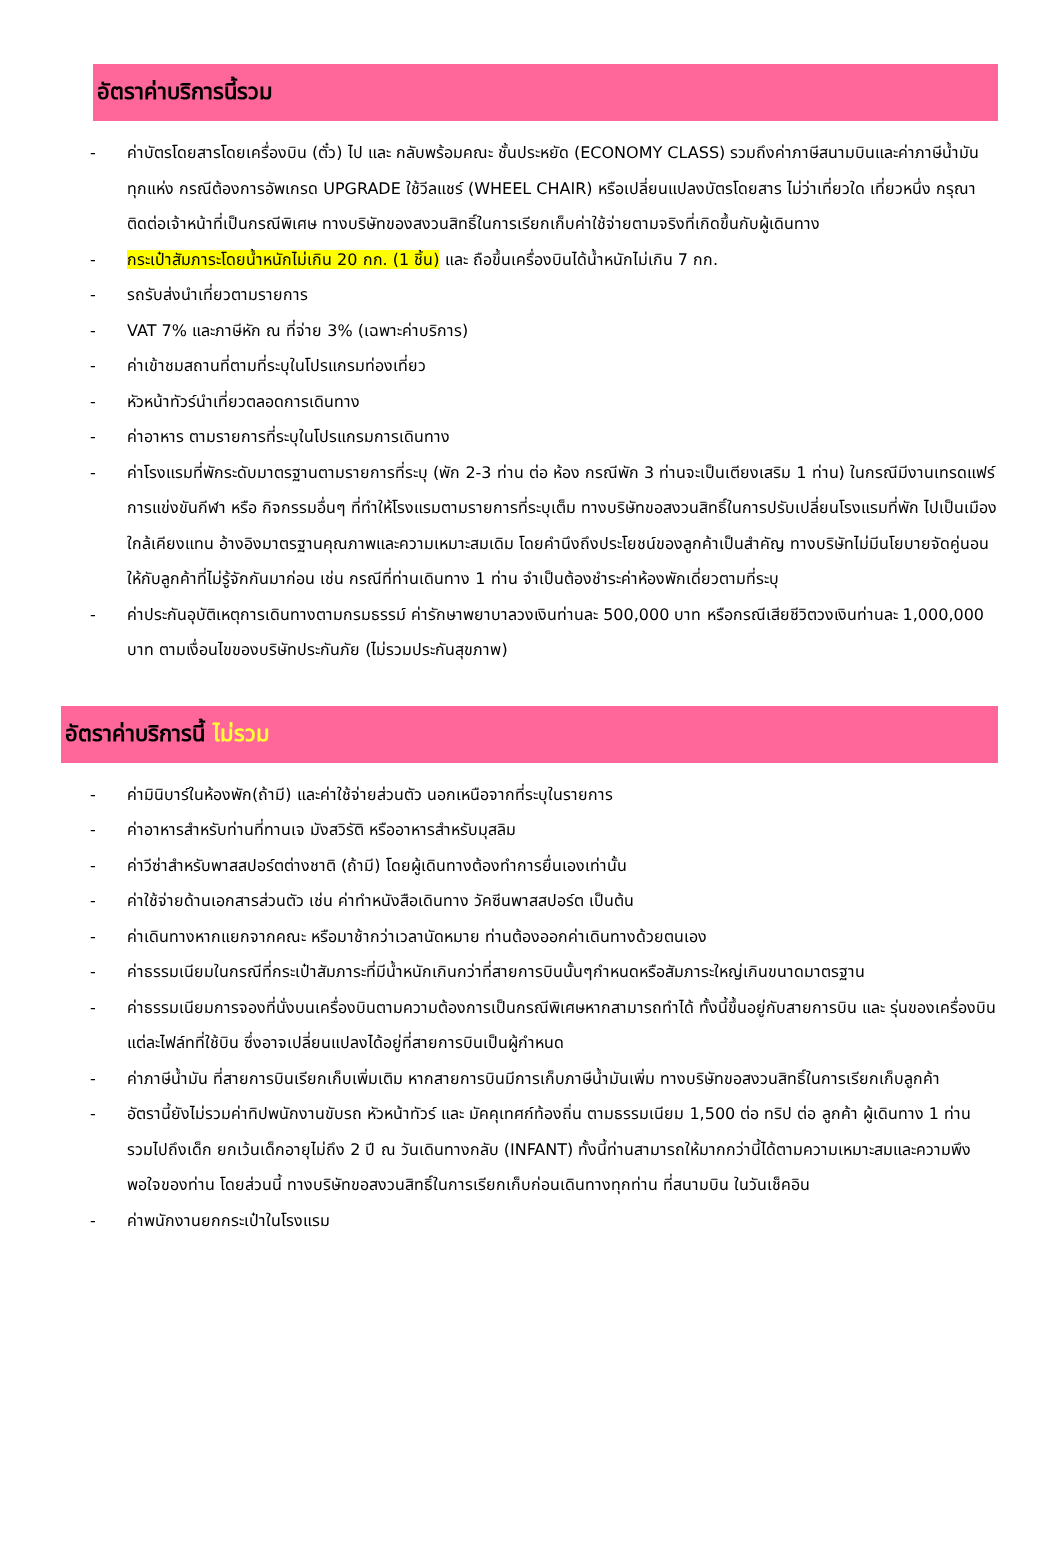อัตราค่าบริการนี้รวม
- ค่าบัตรโดยสารโดยเครื่องบิน (ตั๋ว) ไป และ กลับพร้อมคณะ ชั้นประหยัด (ECONOMY CLASS) รวมถึงค่าภาษีสนามบินและค่าภาษีน้ำมันทุกแห่ง กรณีต้องการอัพเกรด UPGRADE ใช้วีลแชร์ (WHEEL CHAIR) หรือเปลี่ยนแปลงบัตรโดยสาร ไม่ว่าเที่ยวใด เที่ยวหนึ่ง กรุณาติดต่อเจ้าหน้าที่เป็นกรณีพิเศษ ทางบริษัทของสงวนสิทธิ์ในการเรียกเก็บค่าใช้จ่ายตามจริงที่เกิดขึ้นกับผู้เดินทาง
- กระเป๋าสัมภาระโดยน้ำหนักไม่เกิน 20 กก. (1 ชิ้น) และ ถือขึ้นเครื่องบินได้น้ำหนักไม่เกิน 7 กก.
- รถรับส่งนำเที่ยวตามรายการ
- VAT 7% และภาษีหัก ณ ที่จ่าย 3% (เฉพาะค่าบริการ)
- ค่าเข้าชมสถานที่ตามที่ระบุในโปรแกรมท่องเที่ยว
- หัวหน้าทัวร์นำเที่ยวตลอดการเดินทาง
- ค่าอาหาร ตามรายการที่ระบุในโปรแกรมการเดินทาง
- ค่าโรงแรมที่พักระดับมาตรฐานตามรายการที่ระบุ (พัก 2-3 ท่าน ต่อ ห้อง กรณีพัก 3 ท่านจะเป็นเตียงเสริม 1 ท่าน) ในกรณีมีงานเทรดแฟร์ การแข่งขันกีฬา หรือ กิจกรรมอื่นๆ ที่ทำให้โรงแรมตามรายการที่ระบุเต็ม ทางบริษัทขอสงวนสิทธิ์ในการปรับเปลี่ยนโรงแรมที่พัก ไปเป็นเมืองใกล้เคียงแทน อ้างอิงมาตรฐานคุณภาพและความเหมาะสมเดิม โดยคำนึงถึงประโยชน์ของลูกค้าเป็นสำคัญ ทางบริษัทไม่มีนโยบายจัดคู่นอนให้กับลูกค้าที่ไม่รู้จักกันมาก่อน เช่น กรณีที่ท่านเดินทาง 1 ท่าน จำเป็นต้องชำระค่าห้องพักเดี่ยวตามที่ระบุ
- ค่าประกันอุบัติเหตุการเดินทางตามกรมธรรม์ ค่ารักษาพยาบาลวงเงินท่านละ 500,000 บาท หรือกรณีเสียชีวิตวงเงินท่านละ 1,000,000 บาท ตามเงื่อนไขของบริษัทประกันภัย (ไม่รวมประกันสุขภาพ)
อัตราค่าบริการนี้ ไม่รวม
- ค่ามินิบาร์ในห้องพัก(ถ้ามี) และค่าใช้จ่ายส่วนตัว นอกเหนือจากที่ระบุในรายการ
- ค่าอาหารสำหรับท่านที่ทานเจ มังสวิรัติ หรืออาหารสำหรับมุสลิม
- ค่าวีซ่าสำหรับพาสสปอร์ตต่างชาติ (ถ้ามี) โดยผู้เดินทางต้องทำการยื่นเองเท่านั้น
- ค่าใช้จ่ายด้านเอกสารส่วนตัว เช่น ค่าทำหนังสือเดินทาง วัคซีนพาสสปอร์ต เป็นต้น
- ค่าเดินทางหากแยกจากคณะ หรือมาช้ากว่าเวลานัดหมาย ท่านต้องออกค่าเดินทางด้วยตนเอง
- ค่าธรรมเนียมในกรณีที่กระเป๋าสัมภาระที่มีน้ำหนักเกินกว่าที่สายการบินนั้นๆกำหนดหรือสัมภาระใหญ่เกินขนาดมาตรฐาน
- ค่าธรรมเนียมการจองที่นั่งบนเครื่องบินตามความต้องการเป็นกรณีพิเศษหากสามารถทำได้ ทั้งนี้ขึ้นอยู่กับสายการบิน และ รุ่นของเครื่องบินแต่ละไฟล์ทที่ใช้บิน ซึ่งอาจเปลี่ยนแปลงได้อยู่ที่สายการบินเป็นผู้กำหนด
- ค่าภาษีน้ำมัน ที่สายการบินเรียกเก็บเพิ่มเติม หากสายการบินมีการเก็บภาษีน้ำมันเพิ่ม ทางบริษัทขอสงวนสิทธิ์ในการเรียกเก็บลูกค้า
- อัตรานี้ยังไม่รวมค่าทิปพนักงานขับรถ หัวหน้าทัวร์ และ มัคคุเทศก์ท้องถิ่น ตามธรรมเนียม 1,500 ต่อ ทริป ต่อ ลูกค้า ผู้เดินทาง 1 ท่าน รวมไปถึงเด็ก ยกเว้นเด็กอายุไม่ถึง 2 ปี ณ วันเดินทางกลับ (INFANT) ทั้งนี้ท่านสามารถให้มากกว่านี้ได้ตามความเหมาะสมและความพึงพอใจของท่าน โดยส่วนนี้ ทางบริษัทขอสงวนสิทธิ์ในการเรียกเก็บก่อนเดินทางทุกท่าน ที่สนามบิน ในวันเช็คอิน
- ค่าพนักงานยกกระเป๋าในโรงแรม